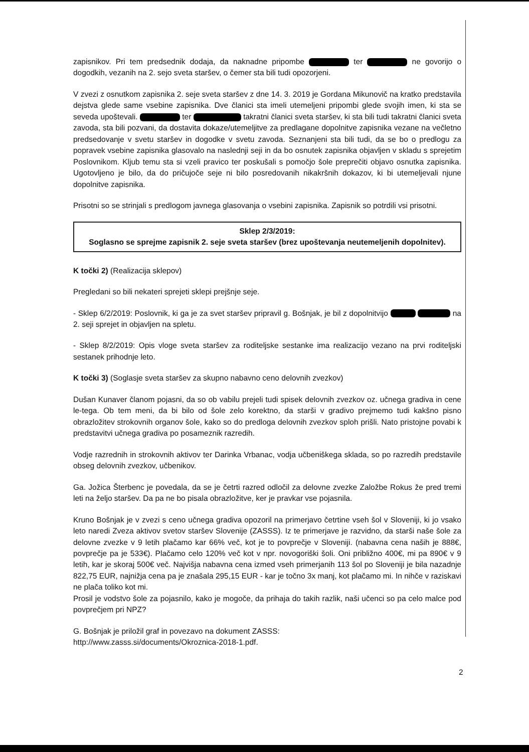zapisnikov. Pri tem predsednik dodaja, da naknadne pripombe ter ne govorijo o dogodkih, vezanih na 2. sejo sveta staršev, o čemer sta bili tudi opozorjeni.
V zvezi z osnutkom zapisnika 2. seje sveta staršev z dne 14. 3. 2019 je Gordana Mikunovič na kratko predstavila dejstva glede same vsebine zapisnika. Dve članici sta imeli utemeljeni pripombi glede svojih imen, ki sta se seveda upoštevali. ter takratni članici sveta staršev, ki sta bili tudi takratni članici sveta zavoda, sta bili pozvani, da dostavita dokaze/utemeljitve za predlagane dopolnitve zapisnika vezane na večletno predsedovanje v svetu staršev in dogodke v svetu zavoda. Seznanjeni sta bili tudi, da se bo o predlogu za popravek vsebine zapisnika glasovalo na naslednji seji in da bo osnutek zapisnika objavljen v skladu s sprejetim Poslovnikom. Kljub temu sta si vzeli pravico ter poskušali s pomočjo šole preprečiti objavo osnutka zapisnika. Ugotovljeno je bilo, da do pričujoče seje ni bilo posredovanih nikakršnih dokazov, ki bi utemeljevali njune dopolnitve zapisnika.
Prisotni so se strinjali s predlogom javnega glasovanja o vsebini zapisnika. Zapisnik so potrdili vsi prisotni.
Sklep 2/3/2019:
Soglasno se sprejme zapisnik 2. seje sveta staršev (brez upoštevanja neutemeljenih dopolnitev).
K točki 2) (Realizacija sklepov)
Pregledani so bili nekateri sprejeti sklepi prejšnje seje.
- Sklep 6/2/2019: Poslovnik, ki ga je za svet staršev pripravil g. Bošnjak, je bil z dopolnitvijo na 2. seji sprejet in objavljen na spletu.
- Sklep 8/2/2019: Opis vloge sveta staršev za roditeljske sestanke ima realizacijo vezano na prvi roditeljski sestanek prihodnje leto.
K točki 3) (Soglasje sveta staršev za skupno nabavno ceno delovnih zvezkov)
Dušan Kunaver članom pojasni, da so ob vabilu prejeli tudi spisek delovnih zvezkov oz. učnega gradiva in cene le-tega. Ob tem meni, da bi bilo od šole zelo korektno, da starši v gradivo prejmemo tudi kakšno pisno obrazložitev strokovnih organov šole, kako so do predloga delovnih zvezkov sploh prišli. Nato pristojne povabi k predstavitvi učnega gradiva po posameznik razredih.
Vodje razrednih in strokovnih aktivov ter Darinka Vrbanac, vodja učbeniškega sklada, so po razredih predstavile obseg delovnih zvezkov, učbenikov.
Ga. Jožica Šterbenc je povedala, da se je četrti razred odločil za delovne zvezke Založbe Rokus že pred tremi leti na željo staršev. Da pa ne bo pisala obrazložitve, ker je pravkar vse pojasnila.
Kruno Bošnjak je v zvezi s ceno učnega gradiva opozoril na primerjavo četrtine vseh šol v Sloveniji, ki jo vsako leto naredi Zveza aktivov svetov staršev Slovenije (ZASSS). Iz te primerjave je razvidno, da starši naše šole za delovne zvezke v 9 letih plačamo kar 66% več, kot je to povprečje v Sloveniji. (nabavna cena naših je 888€, povprečje pa je 533€). Plačamo celo 120% več kot v npr. novogoriški šoli. Oni približno 400€, mi pa 890€ v 9 letih, kar je skoraj 500€ več. Najvišja nabavna cena izmed vseh primerjanih 113 šol po Sloveniji je bila nazadnje 822,75 EUR, najnižja cena pa je znašala 295,15 EUR - kar je točno 3x manj, kot plačamo mi. In nihče v raziskavi ne plača toliko kot mi.
Prosil je vodstvo šole za pojasnilo, kako je mogoče, da prihaja do takih razlik, naši učenci so pa celo malce pod povprečjem pri NPZ?
G. Bošnjak je priložil graf in povezavo na dokument ZASSS:
http://www.zasss.si/documents/Okroznica-2018-1.pdf.
2